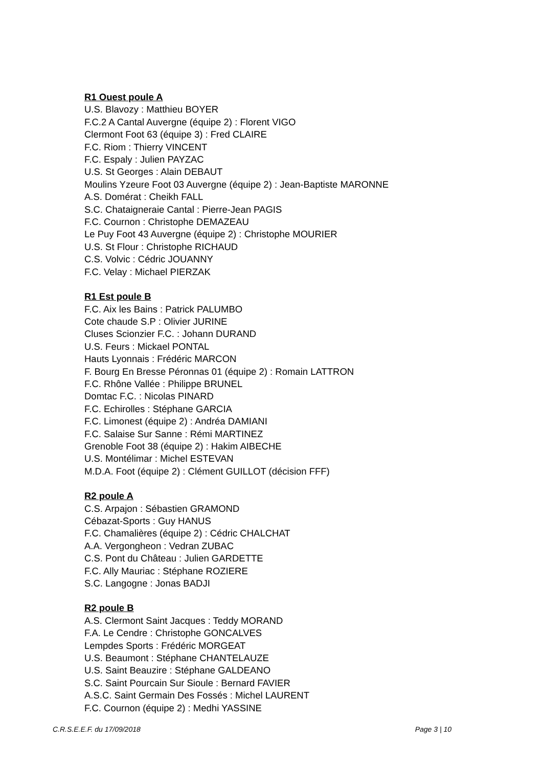R1 Ouest poule A
U.S. Blavozy : Matthieu BOYER
F.C.2 A Cantal Auvergne (équipe 2) : Florent VIGO
Clermont Foot 63 (équipe 3) : Fred CLAIRE
F.C. Riom : Thierry VINCENT
F.C. Espaly : Julien PAYZAC
U.S. St Georges : Alain DEBAUT
Moulins Yzeure Foot 03 Auvergne (équipe 2) : Jean-Baptiste MARONNE
A.S. Domérat : Cheikh FALL
S.C. Chataigneraie Cantal : Pierre-Jean PAGIS
F.C. Cournon : Christophe DEMAZEAU
Le Puy Foot 43 Auvergne (équipe 2) : Christophe MOURIER
U.S. St Flour : Christophe RICHAUD
C.S. Volvic : Cédric JOUANNY
F.C. Velay : Michael PIERZAK
R1 Est poule B
F.C. Aix les Bains : Patrick PALUMBO
Cote chaude S.P : Olivier JURINE
Cluses Scionzier F.C. : Johann DURAND
U.S. Feurs : Mickael PONTAL
Hauts Lyonnais : Frédéric MARCON
F. Bourg En Bresse Péronnas 01 (équipe 2) : Romain LATTRON
F.C. Rhône Vallée : Philippe BRUNEL
Domtac F.C. : Nicolas PINARD
F.C. Echirolles : Stéphane GARCIA
F.C. Limonest (équipe 2) : Andréa DAMIANI
F.C. Salaise Sur Sanne : Rémi MARTINEZ
Grenoble Foot 38 (équipe 2) : Hakim AIBECHE
U.S. Montélimar : Michel ESTEVAN
M.D.A. Foot (équipe 2) : Clément GUILLOT (décision FFF)
R2 poule A
C.S. Arpajon : Sébastien GRAMOND
Cébazat-Sports : Guy HANUS
F.C. Chamalières (équipe 2) : Cédric CHALCHAT
A.A. Vergongheon : Vedran ZUBAC
C.S. Pont du Château : Julien GARDETTE
F.C. Ally Mauriac : Stéphane ROZIERE
S.C. Langogne : Jonas BADJI
R2 poule B
A.S. Clermont Saint Jacques : Teddy MORAND
F.A. Le Cendre : Christophe GONCALVES
Lempdes Sports : Frédéric MORGEAT
U.S. Beaumont : Stéphane CHANTELAUZE
U.S. Saint Beauzire : Stéphane GALDEANO
S.C. Saint Pourcain Sur Sioule : Bernard FAVIER
A.S.C. Saint Germain Des Fossés : Michel LAURENT
F.C. Cournon (équipe 2) : Medhi YASSINE
C.R.S.E.E.F. du 17/09/2018 Page 3 | 10